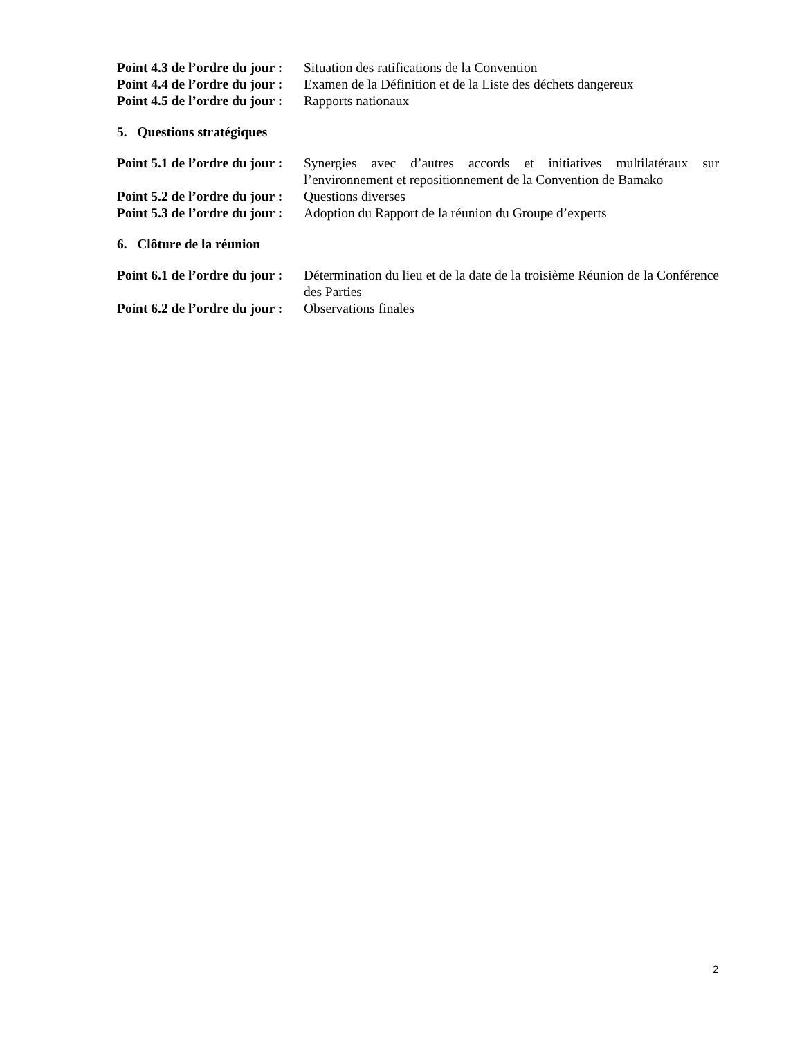Point 4.3 de l’ordre du jour :
Situation des ratifications de la Convention
Point 4.4 de l’ordre du jour :
Examen de la Définition et de la Liste des déchets dangereux
Point 4.5 de l’ordre du jour :
Rapports nationaux
5. Questions stratégiques
Point 5.1 de l’ordre du jour :
Synergies avec d’autres accords et initiatives multilatéraux sur l’environnement et repositionnement de la Convention de Bamako
Point 5.2 de l’ordre du jour :
Questions diverses
Point 5.3 de l’ordre du jour :
Adoption du Rapport de la réunion du Groupe d’experts
6. Clôture de la réunion
Point 6.1 de l’ordre du jour :
Détermination du lieu et de la date de la troisième Réunion de la Conférence des Parties
Point 6.2 de l’ordre du jour :
Observations finales
2